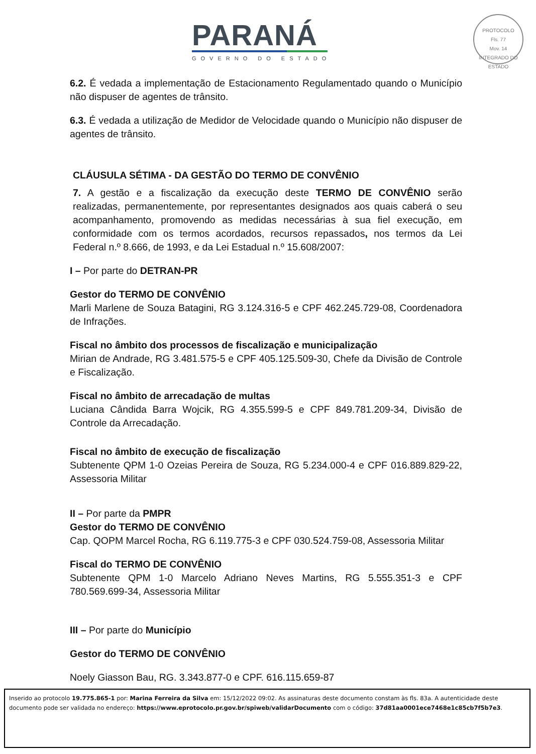PARANÁ
GOVERNO DO ESTADO
PROTOCOLO
Fls. 77
Mov. 14
INTEGRADO DO ESTADO
6.2. É vedada a implementação de Estacionamento Regulamentado quando o Município não dispuser de agentes de trânsito.
6.3. É vedada a utilização de Medidor de Velocidade quando o Município não dispuser de agentes de trânsito.
CLÁUSULA SÉTIMA - DA GESTÃO DO TERMO DE CONVÊNIO
7. A gestão e a fiscalização da execução deste TERMO DE CONVÊNIO serão realizadas, permanentemente, por representantes designados aos quais caberá o seu acompanhamento, promovendo as medidas necessárias à sua fiel execução, em conformidade com os termos acordados, recursos repassados, nos termos da Lei Federal n.º 8.666, de 1993, e da Lei Estadual n.º 15.608/2007:
I – Por parte do DETRAN-PR
Gestor do TERMO DE CONVÊNIO
Marli Marlene de Souza Batagini, RG 3.124.316-5 e CPF 462.245.729-08, Coordenadora de Infrações.
Fiscal no âmbito dos processos de fiscalização e municipalização
Mirian de Andrade, RG 3.481.575-5 e CPF 405.125.509-30, Chefe da Divisão de Controle e Fiscalização.
Fiscal no âmbito de arrecadação de multas
Luciana Cândida Barra Wojcik, RG 4.355.599-5 e CPF 849.781.209-34, Divisão de Controle da Arrecadação.
Fiscal no âmbito de execução de fiscalização
Subtenente QPM 1-0 Ozeias Pereira de Souza, RG 5.234.000-4 e CPF 016.889.829-22, Assessoria Militar
II – Por parte da PMPR
Gestor do TERMO DE CONVÊNIO
Cap. QOPM Marcel Rocha, RG 6.119.775-3 e CPF 030.524.759-08, Assessoria Militar
Fiscal do TERMO DE CONVÊNIO
Subtenente QPM 1-0 Marcelo Adriano Neves Martins, RG 5.555.351-3 e CPF 780.569.699-34, Assessoria Militar
III – Por parte do Município
Gestor do TERMO DE CONVÊNIO
Noely Giasson Bau, RG. 3.343.877-0 e CPF. 616.115.659-87
Inserido ao protocolo 19.775.865-1 por: Marina Ferreira da Silva em: 15/12/2022 09:02. As assinaturas deste documento constam às fls. 83a. A autenticidade deste documento pode ser validada no endereço: https://www.eprotocolo.pr.gov.br/spiweb/validarDocumento com o código: 37d81aa0001ece7468e1c85cb7f5b7e3.